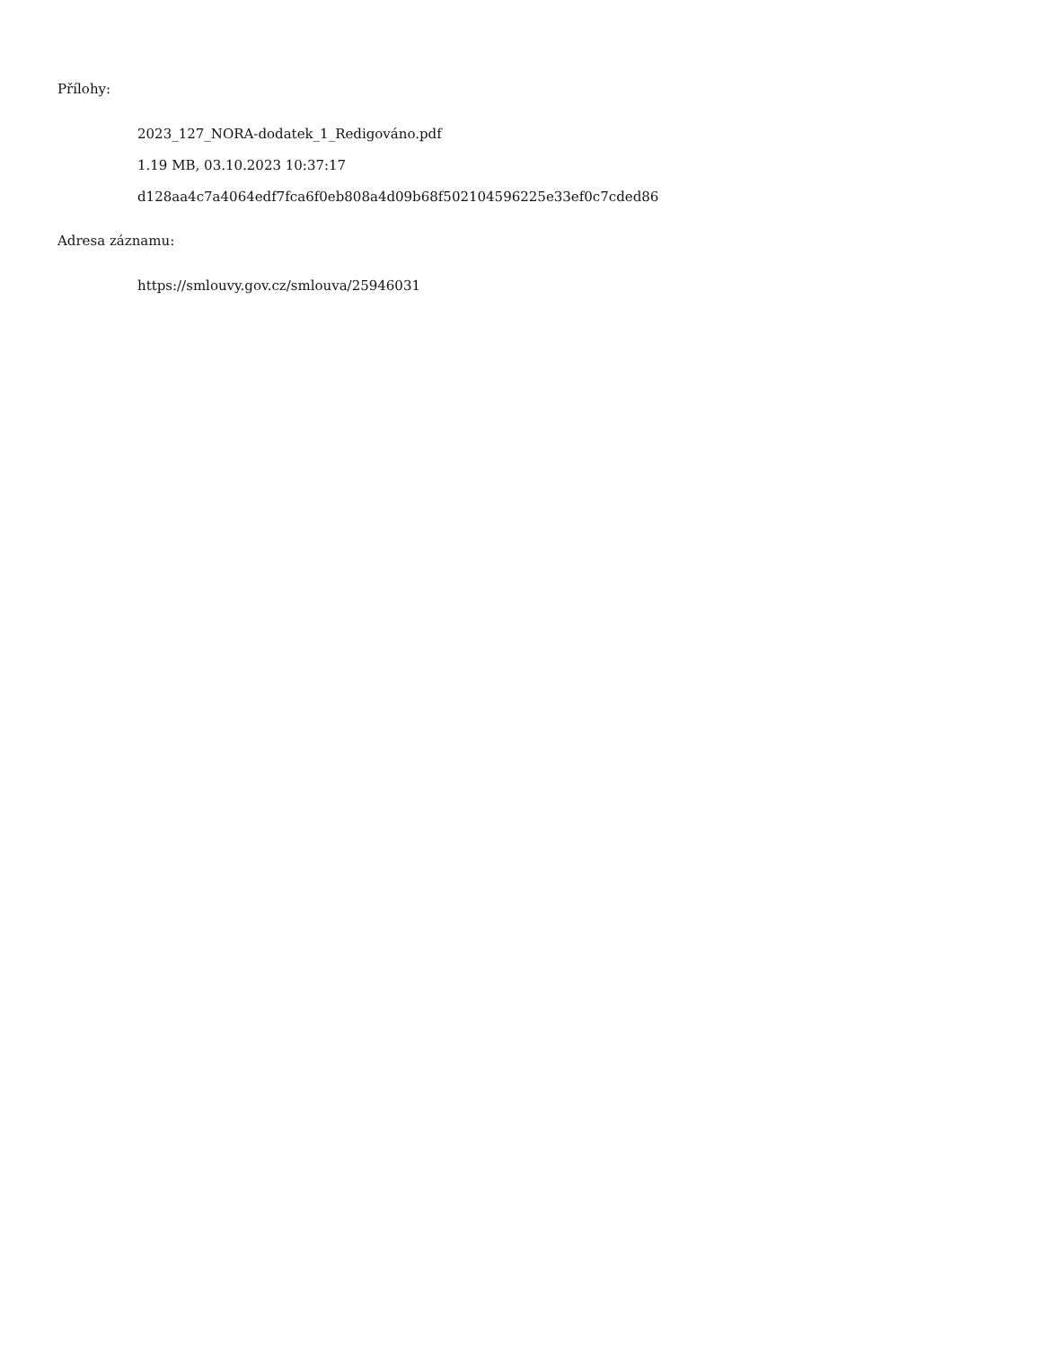Přílohy:
2023_127_NORA-dodatek_1_Redigováno.pdf
1.19 MB, 03.10.2023 10:37:17
d128aa4c7a4064edf7fca6f0eb808a4d09b68f502104596225e33ef0c7cded86
Adresa záznamu:
https://smlouvy.gov.cz/smlouva/25946031